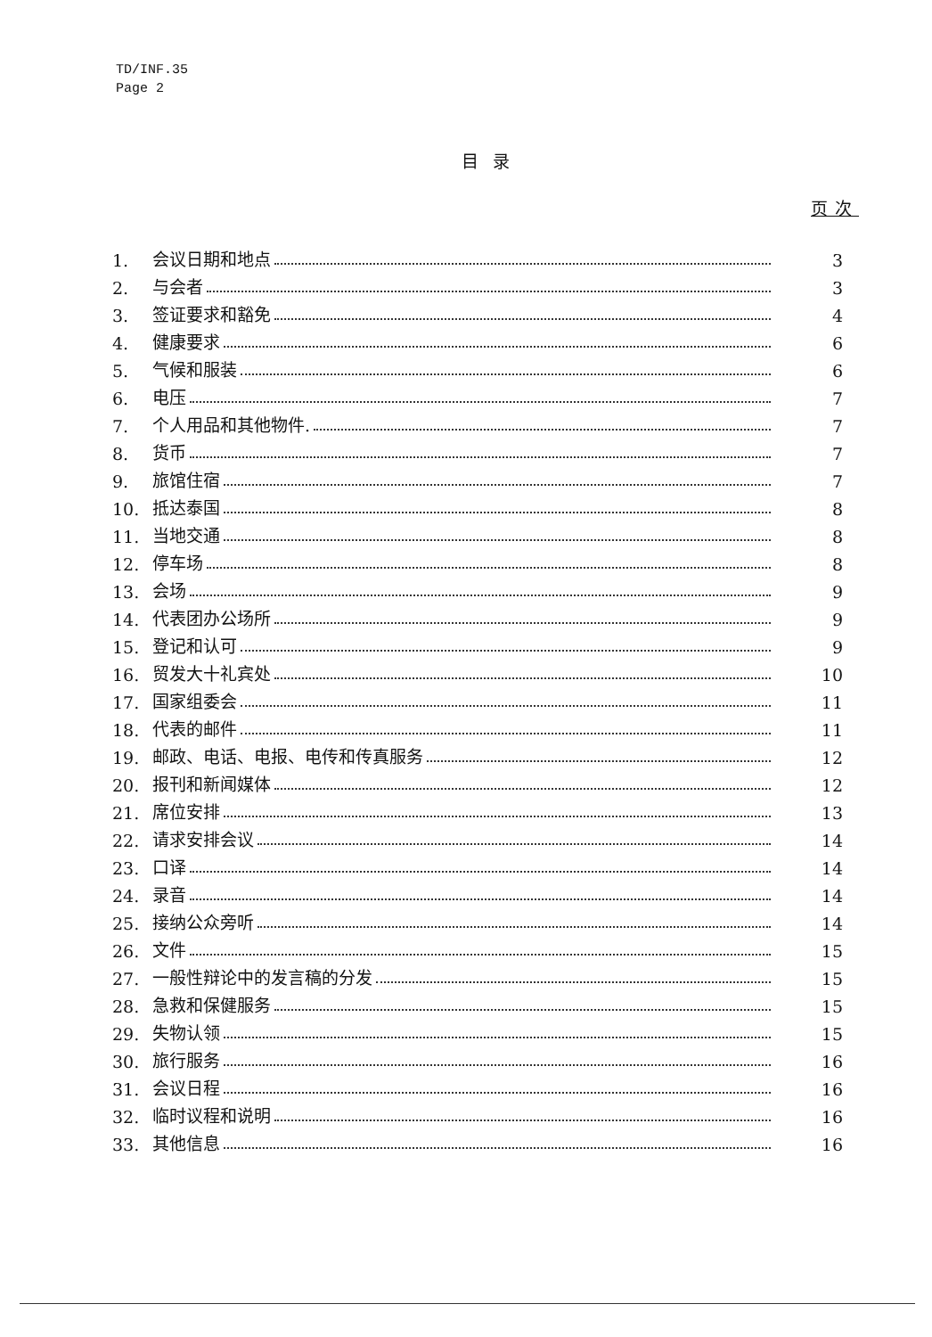TD/INF.35
Page 2
目录
页次
| 1. | 会议日期和地点 | 3 |
| 2. | 与会者 | 3 |
| 3. | 签证要求和豁免 | 4 |
| 4. | 健康要求 | 6 |
| 5. | 气候和服装 | 6 |
| 6. | 电压 | 7 |
| 7. | 个人用品和其他物件. | 7 |
| 8. | 货币 | 7 |
| 9. | 旅馆住宿 | 7 |
| 10. | 抵达泰国 | 8 |
| 11. | 当地交通 | 8 |
| 12. | 停车场 | 8 |
| 13. | 会场 | 9 |
| 14. | 代表团办公场所 | 9 |
| 15. | 登记和认可 | 9 |
| 16. | 贸发大十礼宾处 | 10 |
| 17. | 国家组委会 | 11 |
| 18. | 代表的邮件 | 11 |
| 19. | 邮政、电话、电报、电传和传真服务 | 12 |
| 20. | 报刊和新闻媒体 | 12 |
| 21. | 席位安排 | 13 |
| 22. | 请求安排会议 | 14 |
| 23. | 口译 | 14 |
| 24. | 录音 | 14 |
| 25. | 接纳公众旁听 | 14 |
| 26. | 文件 | 15 |
| 27. | 一般性辩论中的发言稿的分发 | 15 |
| 28. | 急救和保健服务 | 15 |
| 29. | 失物认领 | 15 |
| 30. | 旅行服务 | 16 |
| 31. | 会议日程 | 16 |
| 32. | 临时议程和说明 | 16 |
| 33. | 其他信息 | 16 |